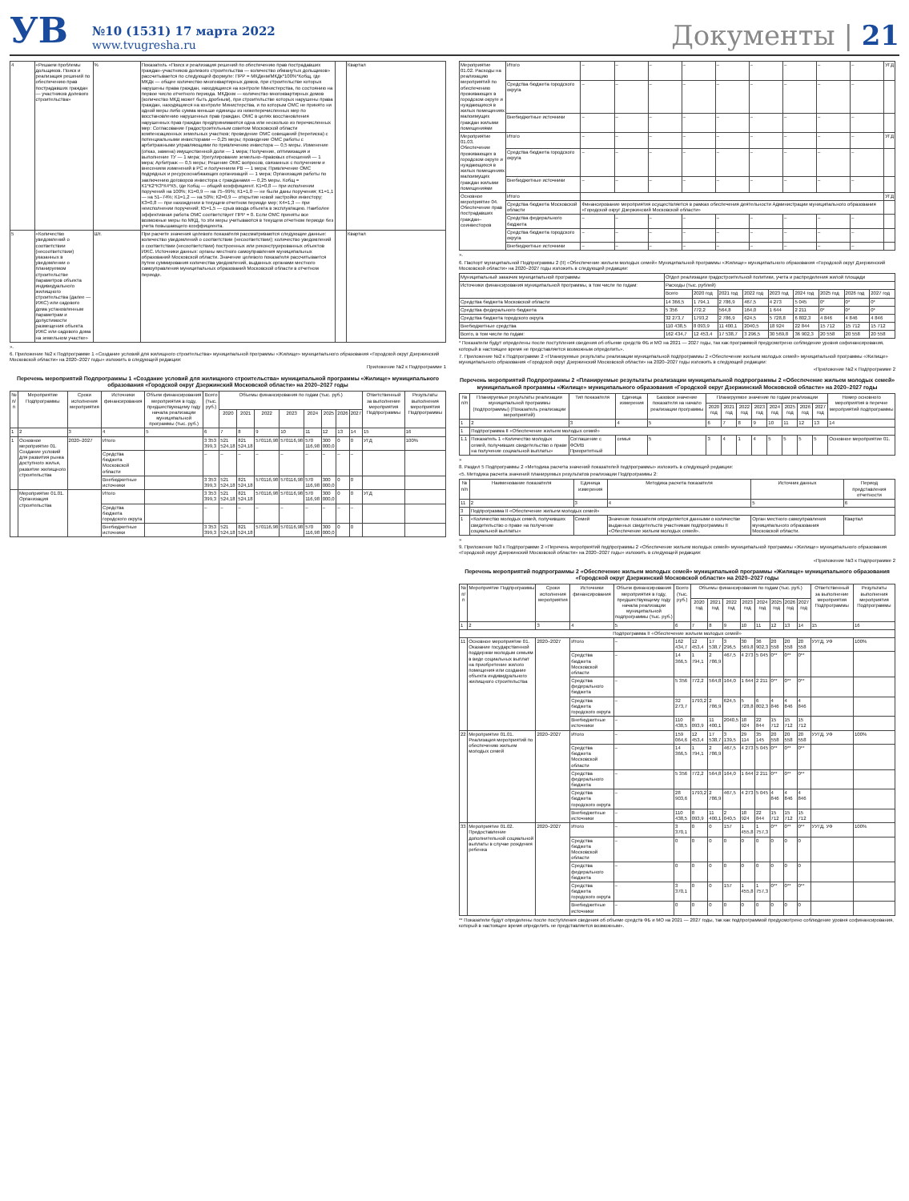УВ
№10 (1531) 17 марта 2022
www.tvugresha.ru
Документы | 21
| 4 | «Решаем проблемы дольщиков. Поиск и реализация решений по обеспечению прав пострадавших граждан — участников долевого строительства» | % | Показатель «Поиск и реализация решений по обеспечению прав пострадавших граждан–участников долевого строительства — количество обманутых дольщиков» рассчитывается по следующей формуле: ПРР = МКДкнм/МКДк*100%*Кобщ, где МКДк — общее количество многоквартирных домов, при строительстве которых нарушены права граждан, находящиеся на контроле Министерства, по состоянию на первое число отчетного периода. МКДкнм — количество многоквартирных домов (количество МКД может быть дробным), при строительстве которых нарушены права граждан, находящиеся на контроле Министерства, и по которым ОМС не принято ни одной меры либо сумма меньше единицы из нижеперечисленных мер по восстановлению нарушенных прав граждан. ОМС в целях восстановления нарушенных прав граждан предпринимаются одна или несколько из перечисленных мер: Согласование Градостроительным советом Московской области компенсационных земельных участков; проведение ОМС совещаний (переписка) с потенциальными инвесторами — 0,25 меры; проведение ОМС работы с арбитражными управляющими по привлечению инвестора — 0,5 меры. Изменение (отказ, замена) имущественной доли — 1 мера; Получение, оптимизация и выполнение ТУ — 1 мера; Урегулирование земельно–правовых отношений — 1 мера; Арбитраж — 0,5 меры; Решение ОМС вопросов, связанных с получением и внесением изменений в РС и получением РВ — 1 мера; Привлечение ОМС подрядных и ресурсоснабжающих организаций — 1 мера; Организация работы по заключению договоров инвестора с гражданами — 0,25 меры. Кобщ = К1*К2*К3*К4*К5, где Кобщ — общий коэффициент. К1=0,8 — при исполнении поручений на 100%; К1=0,9 — на 75–99%; К1=1,0 — не были даны поручения; К1=1,1 — на 51–74%; К1=1,2 — на 50%; К2=0,9 — открытие новой застройки инвестору; К3=0,8 — при нахождении в текущем отчетном периоде мер; К4=1,3 — при неисполнении поручений; К5=1,5 — срыв ввода объекта в эксплуатацию. Наиболее эффективная работа ОМС соответствует ПРР = 0. Если ОМС приняты все возможные меры по МКД, то эти меры учитываются в текущем отчетном периоде без учета повышающего коэффициента. | | Квартал |
| 5 | «Количество уведомлений о соответствии (несоответствии) указанных в уведомлении о планируемом строительстве параметров объекта индивидуального жилищного строительства (далее — ИЖС) или садового дома установленным параметрам и допустимости размещения объекта ИЖС или садового дома на земельном участке» | Шт. | При расчете значения целевого показателя рассматриваются следующие данные: количество уведомлений о соответствии (несоответствии); количество уведомлений о соответствии (несоответствии) построенных или реконструированных объектов ИЖС. Источники данных: органы местного самоуправления муниципальных образований Московской области. Значение целевого показателя рассчитывается путем суммирования количества уведомлений, выданных органами местного самоуправления муниципальных образований Московской области в отчетном периоде. | | Квартал |
».
6. Приложение №2 к Подпрограмме 1 «Создание условий для жилищного строительства» муниципальной программы «Жилище» муниципального образования «Городской округ Дзержинский Московской области» на 2020–2027 годы» изложить в следующей редакции:
Приложение №2 к Подпрограмме 1
Перечень мероприятий Подпрограммы 1 «Создание условий для жилищного строительства» муниципальной программы «Жилище» муниципального образования «Городской округ Дзержинский Московской области» на 2020–2027 годы
| № п/п | Мероприятие Подпрограммы | Сроки исполнения мероприятия | Источники финансирования | Объем финансирования мероприятия в году, предшествующему году начала реализации муниципальной программы (тыс. руб.) | Всего (тыс. руб.) | Объемы финансирования по годам (тыс. руб.) | | | | | | | | Ответственный за выполнение мероприятия Подпрограммы | Результаты выполнения мероприятия Подпрограммы |
| --- | --- | --- | --- | --- | --- | --- | --- | --- | --- | --- | --- | --- | --- | --- | --- |
| | | | | | | 2020 | 2021 | 2022 | 2023 | 2024 | 2025 | 2026 | 2027 | | |
| 1 | 2 | 3 | 4 | 5 | 6 | 7 | 8 | 9 | 10 | 11 | 12 | 13 | 14 | 15 | 16 |
| 1 | Основное мероприятие 01. Создание условий для развития рынка доступного жилья, развитие жилищного строительства | 2020–2027 | Итого | | 3 353 399,3 | 521 524,18 | 821 524,18 | 570116,98 | 570116,98 | 570 116,98 | 300 000,0 | 0 | 0 | УГД | 100% |
| | | | Средства бюджета Московской области | | – | – | – | – | – | – | – | – | – | | |
| | | | Внебюджетные источники | | 3 353 399,3 | 521 524,18 | 821 524,18 | 570116,98 | 570116,98 | 570 116,98 | 300 000,0 | 0 | 0 | | |
| | Мероприятие 01.01. Организация строительства | | Итого | | 3 353 399,3 | 521 524,18 | 821 524,18 | 570116,98 | 570116,98 | 570 116,98 | 300 000,0 | 0 | 0 | УГД | |
| | | | Средства бюджета городского округа | | – | – | – | – | – | – | – | – | – | | |
| | | | Внебюджетные источники | | 3 353 399,3 | 521 524,18 | 821 524,18 | 570116,98 | 570116,98 | 570 116,98 | 300 000,0 | 0 | 0 | | |
| Мероприятие 01.02. Расходы на реализацию мероприятий по обеспечению проживающих в городском округе и нуждающихся в жилых помещениях малоимущих граждан жилыми помещениями | Итого | – | – | – | – | – | – | – | – | – | УГД |
| | Средства бюджета городского округа | – | – | – | – | – | – | – | – | – | |
| | Внебюджетные источники | – | – | – | – | – | – | – | – | – | |
| Мероприятие 01.03. Обеспечение проживающих в городском округе и нуждающихся в жилых помещениях малоимущих граждан жилыми помещениями | Итого | – | – | – | – | – | – | – | – | – | УГД |
| | Средства бюджета городского округа | – | – | – | – | – | – | – | – | – | |
| | Внебюджетные источники | – | – | – | – | – | – | – | – | – | |
| Основное мероприятие 04. Обеспечение прав пострадавших граждан–соинвесторов | Итого | | | | | | | | | | УГД |
| | Средства бюджета Московской области | Финансирование мероприятия осуществляется в рамках обеспечения деятельности Администрации муниципального образования «Городской округ Дзержинский Московской области» | | | | | | | | | |
| | Средства федерального бюджета | – | – | – | – | – | – | – | – | – | |
| | Средства бюджета городского округа | – | – | – | – | – | – | – | – | – | |
| | Внебюджетные источники | – | – | – | – | – | – | – | – | – | |
».
6. Паспорт муниципальной Подпрограммы 2 (II) «Обеспечение жильем молодых семей» Муниципальной программы «Жилище» муниципального образования «Городской округ Дзержинский Московской области» на 2020–2027 годы изложить в следующей редакции:
| Муниципальный заказчик муниципальной программы | Отдел реализации градостроительной политики, учета и распределения жилой площади | | | | | | | | |
| Источники финансирования муниципальной программы, в том числе по годам: | Расходы (тыс. рублей) | | | | | | | | |
| | Всего | 2020 год | 2021 год | 2022 год | 2023 год | 2024 год | 2025 год | 2026 год | 2027 год |
| Средства бюджета Московской области | 14 366,5 | 1 794,1 | 2 786,9 | 467,5 | 4 273 | 5 045 | 0* | 0* | 0* |
| Средства федерального бюджета | 5 356 | 772,2 | 564,8 | 164,0 | 1 644 | 2 211 | 0* | 0* | 0* |
| Средства бюджета городского округа | 32 273,7 | 1793,2 | 2 786,9 | 624,5 | 5 728,8 | 6 802,3 | 4 846 | 4 846 | 4 846 |
| Внебюджетные средства | 110 438,5 | 8 093,9 | 11 400,1 | 2040,5 | 18 924 | 22 844 | 15 712 | 15 712 | 15 712 |
| Всего, в том числе по годам: | 162 434,7 | 12 453,4 | 17 538,7 | 3 296,5 | 30 569,8 | 36 902,3 | 20 558 | 20 558 | 20 558 |
* Показатели будут определены после поступления сведения об объеме средств ФБ и МО на 2021 — 2027 годы, так как программой предусмотрено соблюдение уровня софинансирования, который в настоящее время не представляется возможным определить».
7. Приложение №2 к Подпрограмме 2 «Планируемые результаты реализации муниципальной подпрограммы 2 «Обеспечение жильем молодых семей» муниципальной программы «Жилище» муниципального образования «Городской округ Дзержинский Московской области» на 2020–2027 годы изложить в следующей редакции:
«Приложение №2 к Подпрограмме 2
Перечень мероприятий Подпрограммы 2 «Планируемые результаты реализации муниципальной подпрограммы 2 «Обеспечение жильем молодых семей» муниципальной программы «Жилище» муниципального образования «Городской округ Дзержинский Московской области» на 2020–2027 годы
| № п/п | Планируемые результаты реализации муниципальной программы (подпрограммы) (Показатель реализации мероприятий) | Тип показателя | Единица измерения | Базовое значение показателя на начало реализации программы | Планируемое значение по годам реализации | | | | | | | | Номер основного мероприятия в перечне мероприятий подпрограммы |
| --- | --- | --- | --- | --- | --- | --- | --- | --- | --- | --- | --- | --- | --- |
| | | | | | 2020 год | 2021 год | 2022 год | 2023 год | 2024 год | 2025 год | 2026 год | 2027 год | |
| 1 | 2 | 3 | 4 | 5 | 6 | 7 | 8 | 9 | 10 | 11 | 12 | 13 | 14 |
| 1 | Подпрограмма II «Обеспечение жильем молодых семей» | | | | | | | | | | | | |
| 1.1 | Показатель 1 «Количество молодых семей, получивших свидетельство о праве на получение социальной выплаты» | Соглашение с ФОИВ Приоритетный | семья | 5 | 3 | 4 | 1 | 4 | 5 | 5 | 5 | 5 | Основное мероприятие 01. |
»
8. Раздел 5 Подпрограммы 2 «Методика расчета значений показателей подпрограммы» изложить в следующей редакции:
«5. Методика расчета значений планируемых результатов реализации Подпрограммы 2:
| № п/п | Наименование показателя | Единица измерения | Методика расчета показателя | Источник данных | Период представления отчетности |
| --- | --- | --- | --- | --- | --- |
| 11 | 2 | 3 | 4 | 5 | 6 |
| 3 | Подпрограмма II «Обеспечение жильем молодых семей» | | | | |
| 1 | «Количество молодых семей, получивших свидетельство о праве на получение социальной выплаты» | Семей | Значение показателя определяется данными о количестве выданных свидетельств участникам подпрограммы II «Обеспечение жильем молодых семей». | Орган местного самоуправления муниципального образования Московской области. | Квартал |
»
9. Приложение №3 к Подпрограмме 2 «Перечень мероприятий подпрограммы 2 «Обеспечение жильем молодых семей» муниципальной программы «Жилище» муниципального образования «Городской округ Дзержинский Московской области» на 2020–2027 годы» изложить в следующей редакции:
«Приложение №3 к Подпрограмме 2
Перечень мероприятий подпрограммы 2 «Обеспечение жильем молодых семей» муниципальной программы «Жилище» муниципального образования «Городской округ Дзержинский Московской области» на 2020–2027 годы
| № п/п | Мероприятие Подпрограммы | Сроки исполнения мероприятия | Источники финансирования | Объем финансирования мероприятия в году, предшествующему году начала реализации муниципальной подпрограммы (тыс. руб.) | Всего (тыс. руб.) | Объемы финансирования по годам (тыс. руб.) | | | | | | | | Ответственный за выполнение мероприятия Подпрограммы | Результаты выполнения мероприятия Подпрограммы |
| --- | --- | --- | --- | --- | --- | --- | --- | --- | --- | --- | --- | --- | --- | --- | --- |
| | | | | | | 2020 год | 2021 год | 2022 год | 2023 год | 2024 год | 2025 год | 2026 год | 2027 год | | |
| 1 | 2 | 3 | 4 | 5 | 6 | 7 | 8 | 9 | 10 | 11 | 12 | 13 | 14 | 15 | 16 |
| Подпрограмма II «Обеспечение жильем молодых семей» | | | | | | | | | | | | | | | |
| 11 | Основное мероприятие 01. Оказание государственной поддержки молодым семьям в виде социальных выплат на приобретение жилого помещения или создание объекта индивидуального жилищного строительства | 2020–2027 | Итого | – | 162 434,7 | 12 453,4 | 17 538,7 | 3 296,5 | 30 569,8 | 36 902,3 | 20 558 | 20 558 | 20 558 | УУГД, УФ | 100% |
| | | | Средства бюджета Московской области | – | 14 366,5 | 1 794,1 | 2 786,9 | 467,5 | 4 273 | 5 045 | 0** | 0** | 0** | | |
| | | | Средства федерального бюджета | – | 5 356 | 772,2 | 564,8 | 164,0 | 1 644 | 2 211 | 0** | 0** | 0** | | |
| | | | Средства бюджета городского округа | – | 32 273,7 | 1793,2 | 2 786,9 | 624,5 | 5 728,8 | 6 802,3 | 4 846 | 4 846 | 4 846 | | |
| | | | Внебюджетные источники | – | 110 438,5 | 8 093,9 | 11 400,1 | 2040,5 | 18 924 | 22 844 | 15 712 | 15 712 | 15 712 | | |
| 22 | Мероприятие 01.01. Реализация мероприятий по обеспечению жильем молодых семей | 2020–2027 | Итого | – | 159 064,6 | 12 453,4 | 17 538,7 | 3 139,5 | 29 114 | 35 145 | 20 558 | 20 558 | 20 558 | УУГД, УФ | 100% |
| | | | Средства бюджета Московской области | – | 14 366,5 | 1 794,1 | 2 786,9 | 467,5 | 4 273 | 5 045 | 0** | 0** | 0** | | |
| | | | Средства федерального бюджета | – | 5 356 | 772,2 | 564,8 | 164,0 | 1 644 | 2 211 | 0** | 0** | 0** | | |
| | | | Средства бюджета городского округа | – | 28 903,6 | 1793,2 | 2 786,9 | 467,5 | 4 273 | 5 045 | 4 846 | 4 846 | 4 846 | | |
| | | | Внебюджетные источники | – | 110 438,5 | 8 093,9 | 11 400,1 | 2 040,5 | 18 924 | 22 844 | 15 712 | 15 712 | 15 712 | | |
| 33 | Мероприятие 01.02. Предоставление дополнительной социальной выплаты в случае рождения ребенка | 2020–2027 | Итого | – | 3 370,1 | 0 | 0 | 157 | 1 455,8 | 1 757,3 | 0** | 0** | 0** | УУГД, УФ | 100% |
| | | | Средства бюджета Московской области | – | 0 | 0 | 0 | 0 | 0 | 0 | 0 | 0 | 0 | | |
| | | | Средства федерального бюджета | – | 0 | 0 | 0 | 0 | 0 | 0 | 0 | 0 | 0 | | |
| | | | Средства бюджета городского округа | – | 3 370,1 | 0 | 0 | 157 | 1 455,8 | 1 757,3 | 0** | 0** | 0** | | |
| | | | Внебюджетные источники | – | 0 | 0 | 0 | 0 | 0 | 0 | 0 | 0 | 0 | | |
** Показатели будут определены после поступления сведения об объеме средств ФБ и МО на 2021 — 2027 годы, так как подпрограммой предусмотрено соблюдение уровня софинансирования, который в настоящее время определить не представляется возможным».